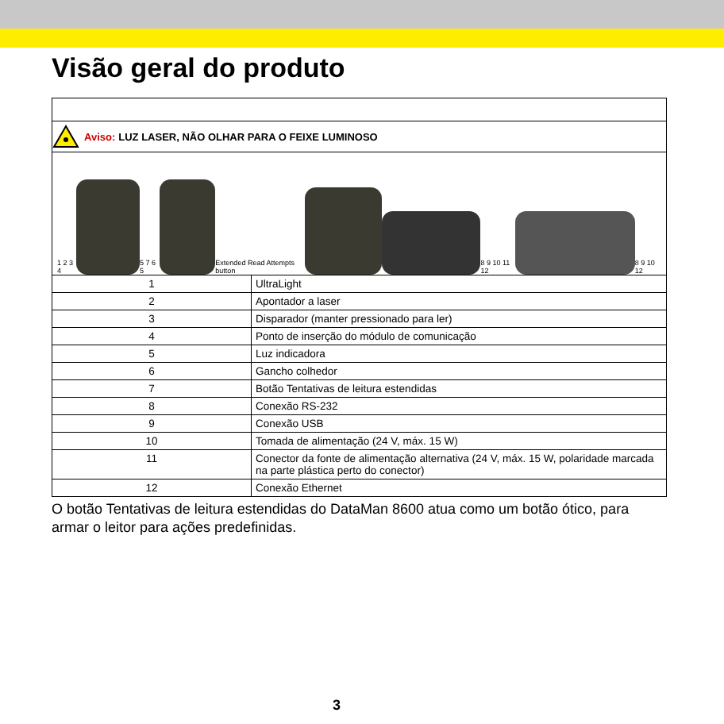Visão geral do produto
Aviso: LUZ LASER, NÃO OLHAR PARA O FEIXE LUMINOSO
1 2 3 4
5 7 6 5
Extended Read Attempts button
8 9 10 11 12
8 9 10 12
| 1 | UltraLight |
| 2 | Apontador a laser |
| 3 | Disparador (manter pressionado para ler) |
| 4 | Ponto de inserção do módulo de comunicação |
| 5 | Luz indicadora |
| 6 | Gancho colhedor |
| 7 | Botão Tentativas de leitura estendidas |
| 8 | Conexão RS-232 |
| 9 | Conexão USB |
| 10 | Tomada de alimentação (24 V, máx. 15 W) |
| 11 | Conector da fonte de alimentação alternativa (24 V, máx. 15 W, polaridade marcada na parte plástica perto do conector) |
| 12 | Conexão Ethernet |
O botão Tentativas de leitura estendidas do DataMan 8600 atua como um botão ótico, para armar o leitor para ações predefinidas.
3